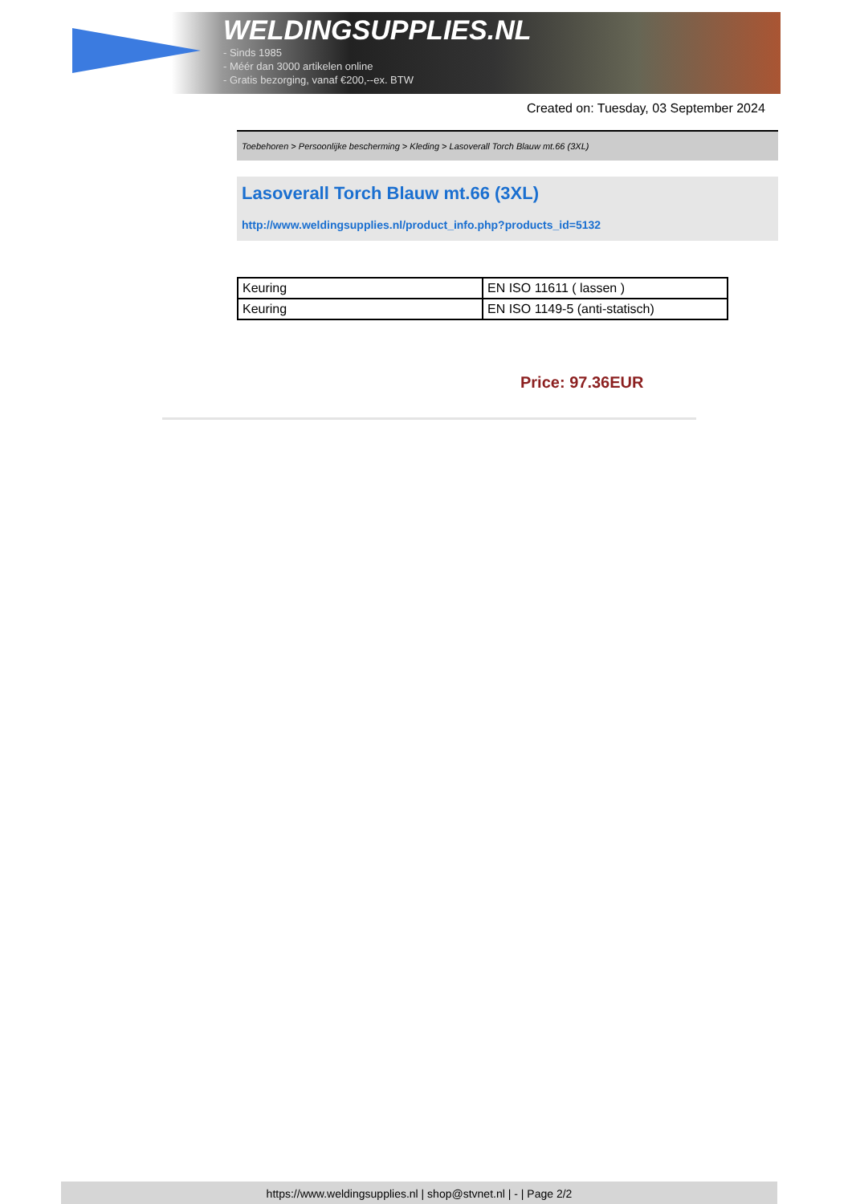WELDINGSUPPLIES.NL
- Sinds 1985
- Méér dan 3000 artikelen online
- Gratis bezorging, vanaf €200,--ex. BTW
Created on: Tuesday, 03 September 2024
Toebehoren > Persoonlijke bescherming > Kleding > Lasoverall Torch Blauw mt.66 (3XL)
Lasoverall Torch Blauw mt.66 (3XL)
http://www.weldingsupplies.nl/product_info.php?products_id=5132
| Keuring | EN ISO 11611 ( lassen ) |
| Keuring | EN ISO 1149-5 (anti-statisch) |
Price: 97.36EUR
https://www.weldingsupplies.nl | shop@stvnet.nl | - | Page 2/2